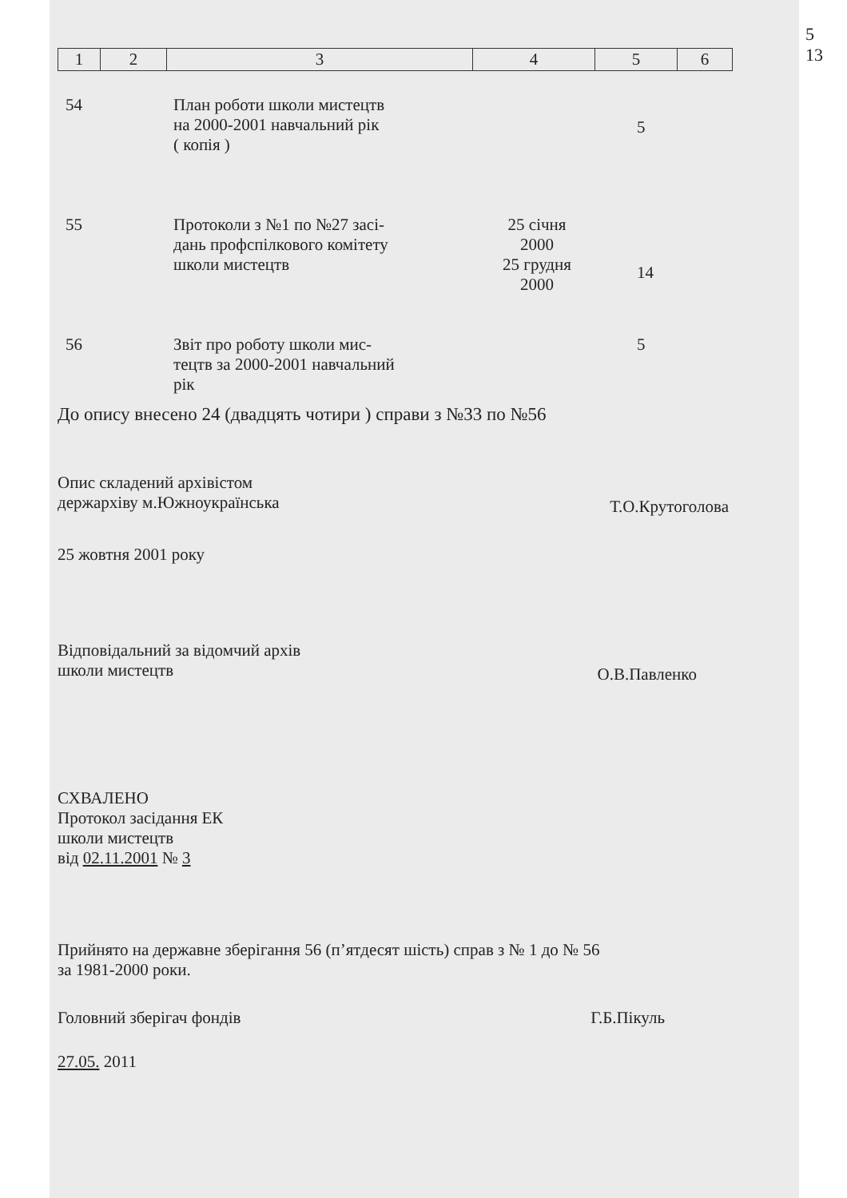5
13
| 1 | 2 | 3 | 4 | 5 | 6 |
| 54 | План роботи школи мистецтв на 2000-2001 навчальний рік ( копія ) | | 5 |
| 55 | Протоколи з №1 по №27 засі- дань профспілкового комітету школи мистецтв | 25 січня 2000 25 грудня 2000 | 14 |
| 56 | Звіт про роботу школи мис- тецтв за 2000-2001 навчальний рік | | 5 |
До опису внесено 24 (двадцять чотири ) справи з №33 по №56
Опис складений архівістом
держархіву м.Южноукраїнська
Т.О.Крутоголова
25 жовтня 2001 року
Відповідальний за відомчий архів
школи мистецтв
О.В.Павленко
СХВАЛЕНО
Протокол засідання ЕК
школи мистецтв
від 02.11.2001 № 3
Прийнято на державне зберігання 56 (п’ятдесят шість) справ з № 1 до № 56
за 1981-2000 роки.
Головний зберігач фондів Г.Б.Пікуль
27.05. 2011